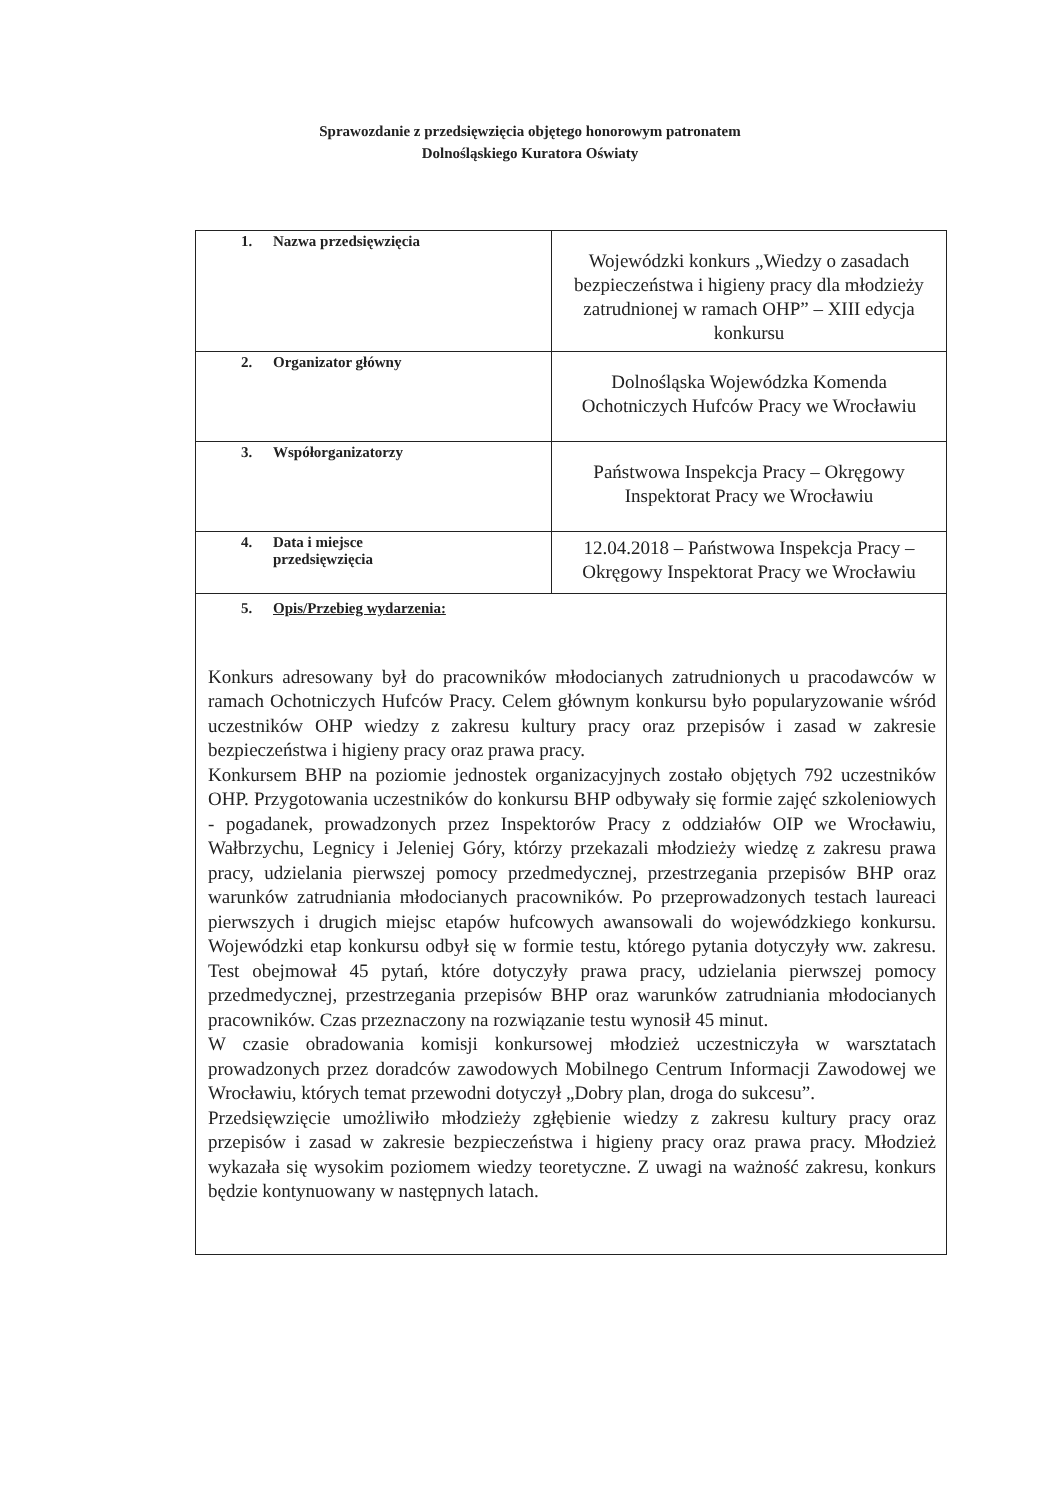Sprawozdanie z przedsięwzięcia objętego honorowym patronatem
Dolnośląskiego Kuratora Oświaty
| 1. Nazwa przedsięwzięcia | Wojewódzki konkurs „Wiedzy o zasadach bezpieczeństwa i higieny pracy dla młodzieży zatrudnionej w ramach OHP” – XIII edycja konkursu |
| 2. Organizator główny | Dolnośląska Wojewódzka Komenda Ochotniczych Hufców Pracy we Wrocławiu |
| 3. Współorganizatorzy | Państwowa Inspekcja Pracy – Okręgowy Inspektorat Pracy we Wrocławiu |
| 4. Data i miejsce przedsięwzięcia | 12.04.2018 – Państwowa Inspekcja Pracy – Okręgowy Inspektorat Pracy we Wrocławiu |
| 5. Opis/Przebieg wydarzenia: Konkurs adresowany był do pracowników młodocianych zatrudnionych u pracodawców w ramach Ochotniczych Hufców Pracy. Celem głównym konkursu było popularyzowanie wśród uczestników OHP wiedzy z zakresu kultury pracy oraz przepisów i zasad w zakresie bezpieczeństwa i higieny pracy oraz prawa pracy. Konkursem BHP na poziomie jednostek organizacyjnych zostało objętych 792 uczestników OHP. Przygotowania uczestników do konkursu BHP odbywały się formie zajęć szkoleniowych - pogadanek, prowadzonych przez Inspektorów Pracy z oddziałów OIP we Wrocławiu, Wałbrzychu, Legnicy i Jeleniej Góry, którzy przekazali młodzieży wiedzę z zakresu prawa pracy, udzielania pierwszej pomocy przedmedycznej, przestrzegania przepisów BHP oraz warunków zatrudniania młodocianych pracowników. Po przeprowadzonych testach laureaci pierwszych i drugich miejsc etapów hufcowych awansowali do wojewódzkiego konkursu. Wojewódzki etap konkursu odbył się w formie testu, którego pytania dotyczyły ww. zakresu. Test obejmował 45 pytań, które dotyczyły prawa pracy, udzielania pierwszej pomocy przedmedycznej, przestrzegania przepisów BHP oraz warunków zatrudniania młodocianych pracowników. Czas przeznaczony na rozwiązanie testu wynosił 45 minut. W czasie obradowania komisji konkursowej młodzież uczestniczyła w warsztatach prowadzonych przez doradców zawodowych Mobilnego Centrum Informacji Zawodowej we Wrocławiu, których temat przewodni dotyczył „Dobry plan, droga do sukcesu”. Przedsięwzięcie umożliwiło młodzieży zgłębienie wiedzy z zakresu kultury pracy oraz przepisów i zasad w zakresie bezpieczeństwa i higieny pracy oraz prawa pracy. Młodzież wykazała się wysokim poziomem wiedzy teoretyczne. Z uwagi na ważność zakresu, konkurs będzie kontynuowany w następnych latach. | |